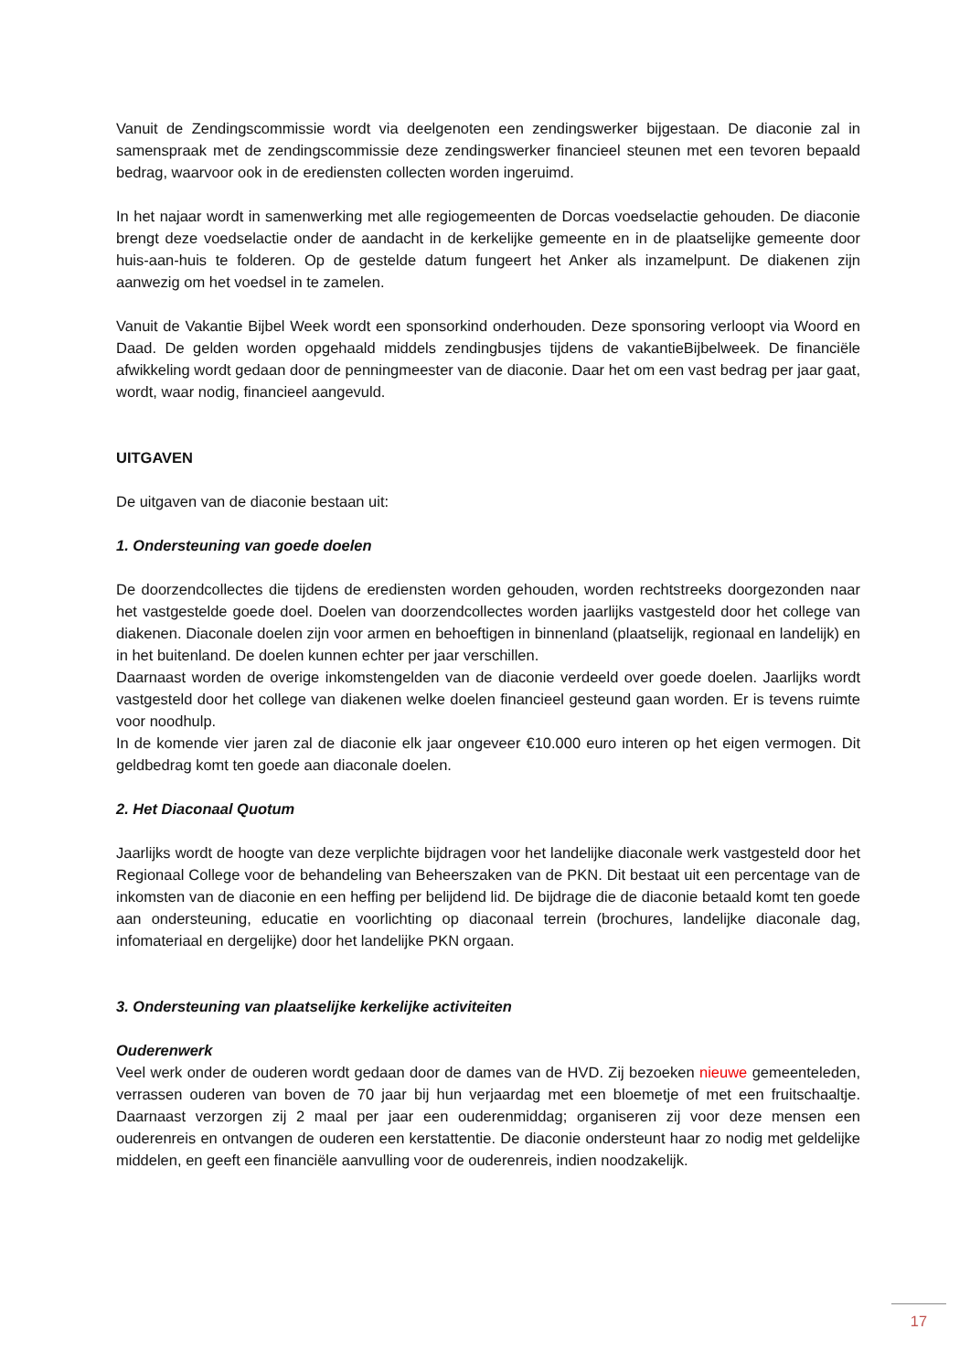Vanuit de Zendingscommissie wordt via deelgenoten een zendingswerker bijgestaan. De diaconie zal in samenspraak met de zendingscommissie deze zendingswerker financieel steunen met een tevoren bepaald bedrag, waarvoor ook in de erediensten collecten worden ingeruimd.
In het najaar wordt in samenwerking met alle regiogemeenten de Dorcas voedselactie gehouden. De diaconie brengt deze voedselactie onder de aandacht in de kerkelijke gemeente en in de plaatselijke gemeente door huis-aan-huis te folderen. Op de gestelde datum fungeert het Anker als inzamelpunt. De diakenen zijn aanwezig om het voedsel in te zamelen.
Vanuit de Vakantie Bijbel Week wordt een sponsorkind onderhouden. Deze sponsoring verloopt via Woord en Daad. De gelden worden opgehaald middels zendingbusjes tijdens de vakantieBijbelweek. De financiële afwikkeling wordt gedaan door de penningmeester van de diaconie. Daar het om een vast bedrag per jaar gaat, wordt, waar nodig, financieel aangevuld.
UITGAVEN
De uitgaven van de diaconie bestaan uit:
1. Ondersteuning van goede doelen
De doorzendcollectes die tijdens de erediensten worden gehouden, worden rechtstreeks doorgezonden naar het vastgestelde goede doel. Doelen van doorzendcollectes worden jaarlijks vastgesteld door het college van diakenen. Diaconale doelen zijn voor armen en behoeftigen in binnenland (plaatselijk, regionaal en landelijk) en in het buitenland. De doelen kunnen echter per jaar verschillen.
Daarnaast worden de overige inkomstengelden van de diaconie verdeeld over goede doelen. Jaarlijks wordt vastgesteld door het college van diakenen welke doelen financieel gesteund gaan worden. Er is tevens ruimte voor noodhulp.
In de komende vier jaren zal de diaconie elk jaar ongeveer €10.000 euro interen op het eigen vermogen. Dit geldbedrag komt ten goede aan diaconale doelen.
2. Het Diaconaal Quotum
Jaarlijks wordt de hoogte van deze verplichte bijdragen voor het landelijke diaconale werk vastgesteld door het Regionaal College voor de behandeling van Beheerszaken van de PKN. Dit bestaat uit een percentage van de inkomsten van de diaconie en een heffing per belijdend lid. De bijdrage die de diaconie betaald komt ten goede aan ondersteuning, educatie en voorlichting op diaconaal terrein (brochures, landelijke diaconale dag, infomateriaal en dergelijke) door het landelijke PKN orgaan.
3. Ondersteuning van plaatselijke kerkelijke activiteiten
Ouderenwerk
Veel werk onder de ouderen wordt gedaan door de dames van de HVD. Zij bezoeken nieuwe gemeenteleden, verrassen ouderen van boven de 70 jaar bij hun verjaardag met een bloemetje of met een fruitschaaltje. Daarnaast verzorgen zij 2 maal per jaar een ouderenmiddag; organiseren zij voor deze mensen een ouderenreis en ontvangen de ouderen een kerstattentie. De diaconie ondersteunt haar zo nodig met geldelijke middelen, en geeft een financiële aanvulling voor de ouderenreis, indien noodzakelijk.
17